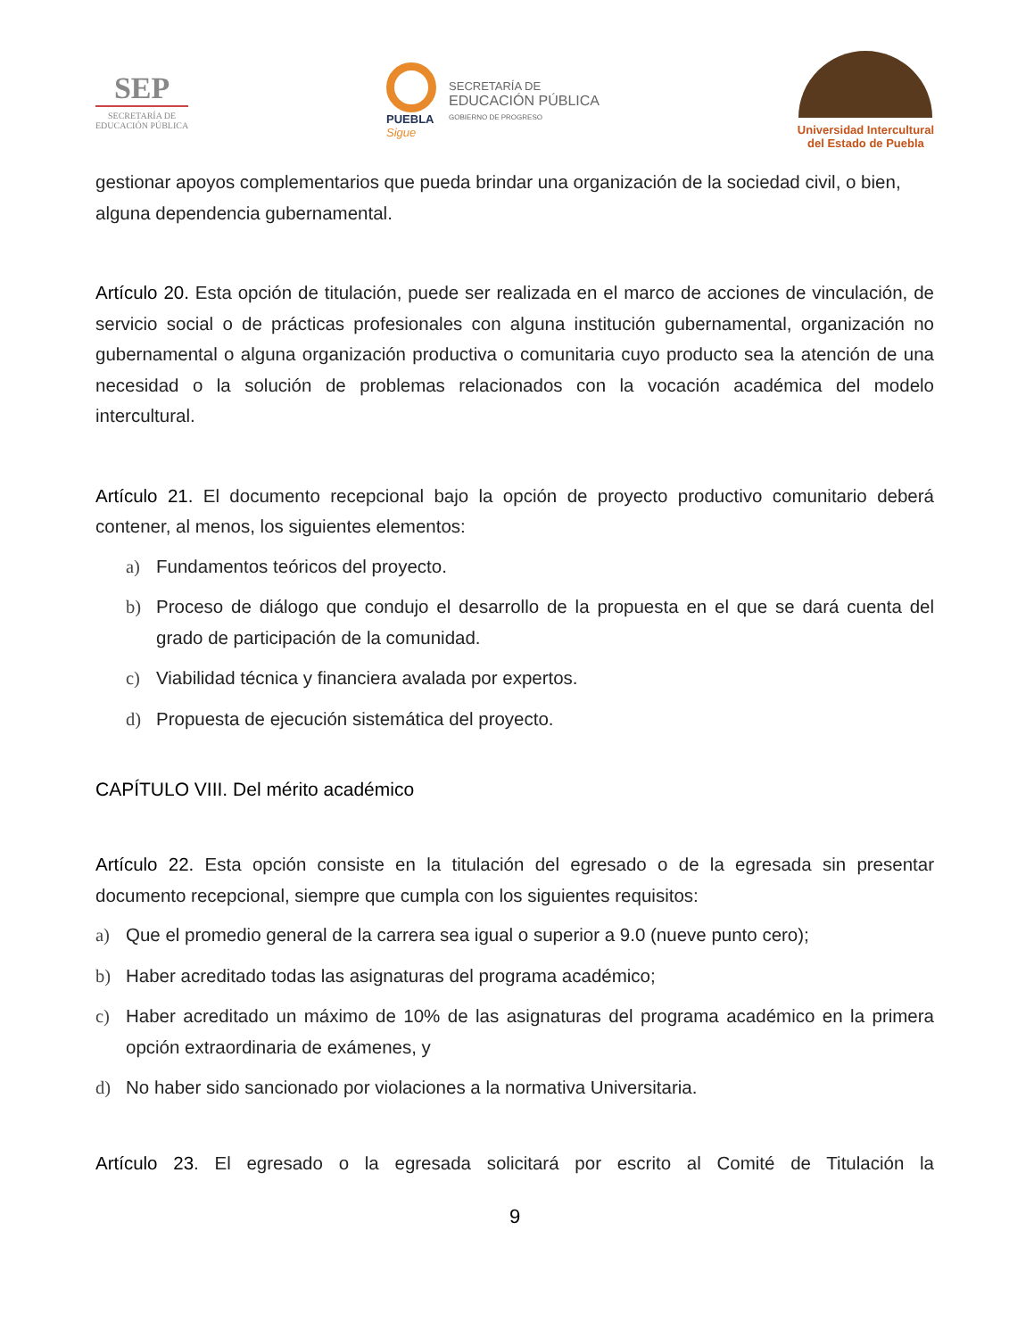SEP
SECRETARÍA DE
EDUCACIÓN PÚBLICA
PUEBLA
Sigue
SECRETARÍA DE
EDUCACIÓN PÚBLICA
GOBIERNO DE PROGRESO
Universidad Intercultural
del Estado de Puebla
gestionar apoyos complementarios que pueda brindar una organización de la sociedad civil, o bien, alguna dependencia gubernamental.
Artículo 20. Esta opción de titulación, puede ser realizada en el marco de acciones de vinculación, de servicio social o de prácticas profesionales con alguna institución gubernamental, organización no gubernamental o alguna organización productiva o comunitaria cuyo producto sea la atención de una necesidad o la solución de problemas relacionados con la vocación académica del modelo intercultural.
Artículo 21. El documento recepcional bajo la opción de proyecto productivo comunitario deberá contener, al menos, los siguientes elementos:
a) Fundamentos teóricos del proyecto.
b) Proceso de diálogo que condujo el desarrollo de la propuesta en el que se dará cuenta del grado de participación de la comunidad.
c) Viabilidad técnica y financiera avalada por expertos.
d) Propuesta de ejecución sistemática del proyecto.
CAPÍTULO VIII. Del mérito académico
Artículo 22. Esta opción consiste en la titulación del egresado o de la egresada sin presentar documento recepcional, siempre que cumpla con los siguientes requisitos:
a) Que el promedio general de la carrera sea igual o superior a 9.0 (nueve punto cero);
b) Haber acreditado todas las asignaturas del programa académico;
c) Haber acreditado un máximo de 10% de las asignaturas del programa académico en la primera opción extraordinaria de exámenes, y
d) No haber sido sancionado por violaciones a la normativa Universitaria.
Artículo 23. El egresado o la egresada solicitará por escrito al Comité de Titulación la
9